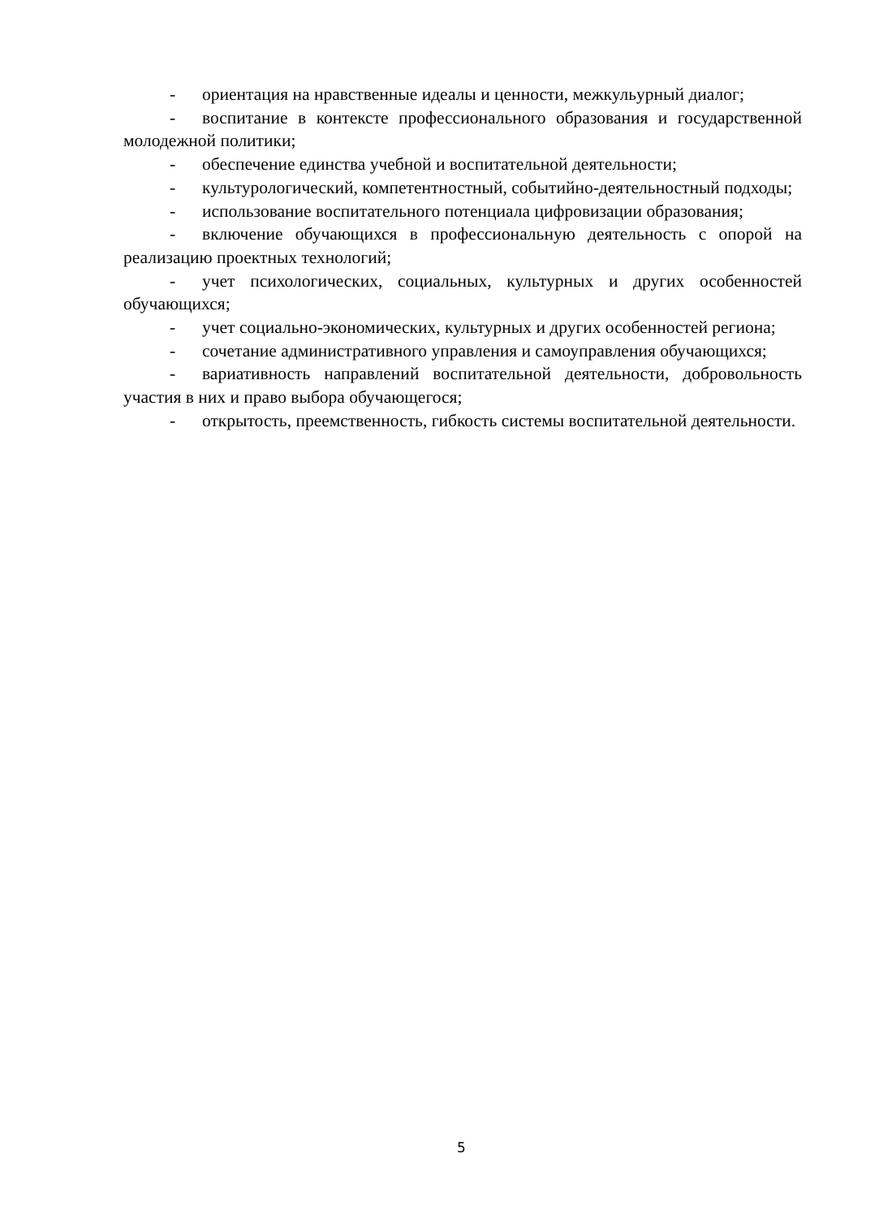- ориентация на нравственные идеалы и ценности, межкульурный диалог;
- воспитание в контексте профессионального образования и государственной молодежной политики;
- обеспечение единства учебной и воспитательной деятельности;
- культурологический, компетентностный, событийно-деятельностный подходы;
- использование воспитательного потенциала цифровизации образования;
- включение обучающихся в профессиональную деятельность с опорой на реализацию проектных технологий;
- учет психологических, социальных, культурных и других особенностей обучающихся;
- учет социально-экономических, культурных и других особенностей региона;
- сочетание административного управления и самоуправления обучающихся;
- вариативность направлений воспитательной деятельности, добровольность участия в них и право выбора обучающегося;
- открытость, преемственность, гибкость системы воспитательной деятельности.
5